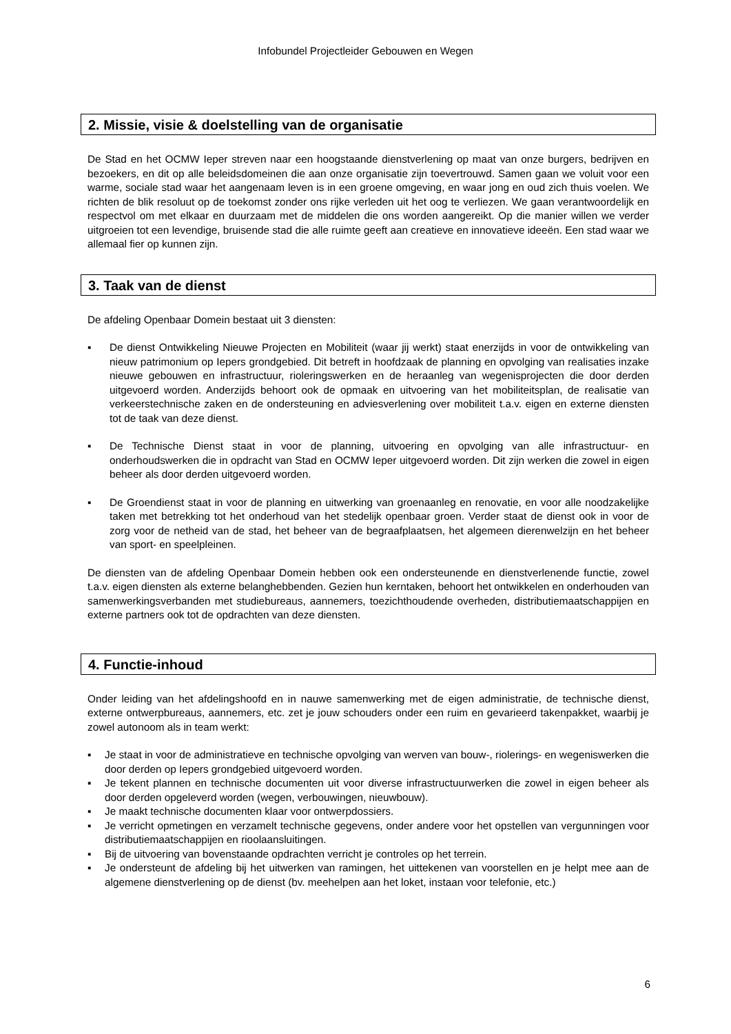Infobundel Projectleider Gebouwen en Wegen
2. Missie, visie & doelstelling van de organisatie
De Stad en het OCMW Ieper streven naar een hoogstaande dienstverlening op maat van onze burgers, bedrijven en bezoekers, en dit op alle beleidsdomeinen die aan onze organisatie zijn toevertrouwd. Samen gaan we voluit voor een warme, sociale stad waar het aangenaam leven is in een groene omgeving, en waar jong en oud zich thuis voelen. We richten de blik resoluut op de toekomst zonder ons rijke verleden uit het oog te verliezen. We gaan verantwoordelijk en respectvol om met elkaar en duurzaam met de middelen die ons worden aangereikt. Op die manier willen we verder uitgroeien tot een levendige, bruisende stad die alle ruimte geeft aan creatieve en innovatieve ideeën. Een stad waar we allemaal fier op kunnen zijn.
3. Taak van de dienst
De afdeling Openbaar Domein bestaat uit 3 diensten:
▪ De dienst Ontwikkeling Nieuwe Projecten en Mobiliteit (waar jij werkt) staat enerzijds in voor de ontwikkeling van nieuw patrimonium op Iepers grondgebied. Dit betreft in hoofdzaak de planning en opvolging van realisaties inzake nieuwe gebouwen en infrastructuur, rioleringswerken en de heraanleg van wegenisprojecten die door derden uitgevoerd worden. Anderzijds behoort ook de opmaak en uitvoering van het mobiliteitsplan, de realisatie van verkeerstechnische zaken en de ondersteuning en adviesverlening over mobiliteit t.a.v. eigen en externe diensten tot de taak van deze dienst.
▪ De Technische Dienst staat in voor de planning, uitvoering en opvolging van alle infrastructuur- en onderhoudswerken die in opdracht van Stad en OCMW Ieper uitgevoerd worden. Dit zijn werken die zowel in eigen beheer als door derden uitgevoerd worden.
▪ De Groendienst staat in voor de planning en uitwerking van groenaanleg en renovatie, en voor alle noodzakelijke taken met betrekking tot het onderhoud van het stedelijk openbaar groen. Verder staat de dienst ook in voor de zorg voor de netheid van de stad, het beheer van de begraafplaatsen, het algemeen dierenwelzijn en het beheer van sport- en speelpleinen.
De diensten van de afdeling Openbaar Domein hebben ook een ondersteunende en dienstverlenende functie, zowel t.a.v. eigen diensten als externe belanghebbenden. Gezien hun kerntaken, behoort het ontwikkelen en onderhouden van samenwerkingsverbanden met studiebureaus, aannemers, toezichthoudende overheden, distributiemaatschappijen en externe partners ook tot de opdrachten van deze diensten.
4. Functie-inhoud
Onder leiding van het afdelingshoofd en in nauwe samenwerking met de eigen administratie, de technische dienst, externe ontwerpbureaus, aannemers, etc. zet je jouw schouders onder een ruim en gevarieerd takenpakket, waarbij je zowel autonoom als in team werkt:
▪ Je staat in voor de administratieve en technische opvolging van werven van bouw-, riolerings- en wegeniswerken die door derden op Iepers grondgebied uitgevoerd worden.
▪ Je tekent plannen en technische documenten uit voor diverse infrastructuurwerken die zowel in eigen beheer als door derden opgeleverd worden (wegen, verbouwingen, nieuwbouw).
▪ Je maakt technische documenten klaar voor ontwerpdossiers.
▪ Je verricht opmetingen en verzamelt technische gegevens, onder andere voor het opstellen van vergunningen voor distributiemaatschappijen en rioolaansluitingen.
▪ Bij de uitvoering van bovenstaande opdrachten verricht je controles op het terrein.
▪ Je ondersteunt de afdeling bij het uitwerken van ramingen, het uittekenen van voorstellen en je helpt mee aan de algemene dienstverlening op de dienst (bv. meehelpen aan het loket, instaan voor telefonie, etc.)
6